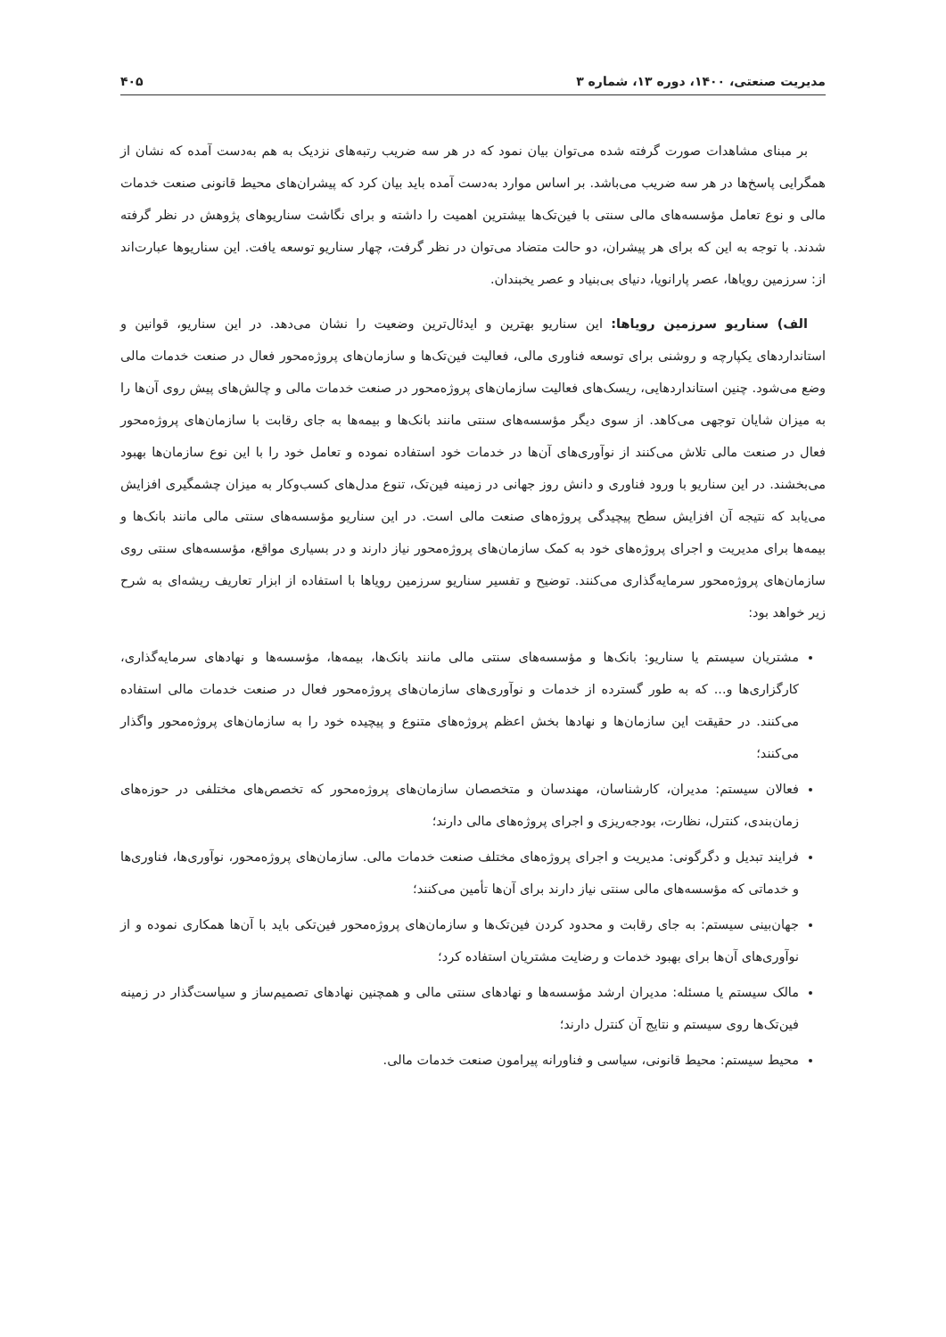مدیریت صنعتی، ۱۴۰۰، دوره ۱۳، شماره ۳ ۴۰۵
بر مبنای مشاهدات صورت گرفته شده می‌توان بیان نمود که در هر سه ضریب رتبه‌های نزدیک به هم به‌دست آمده که نشان از همگرایی پاسخ‌ها در هر سه ضریب می‌باشد. بر اساس موارد به‌دست آمده باید بیان کرد که پیشران‌های محیط قانونی صنعت خدمات مالی و نوع تعامل مؤسسه‌های مالی سنتی با فین‌تک‌ها بیشترین اهمیت را داشته و برای نگاشت سناریوهای پژوهش در نظر گرفته شدند. با توجه به این که برای هر پیشران، دو حالت متضاد می‌توان در نظر گرفت، چهار سناریو توسعه یافت. این سناریوها عبارت‌اند از: سرزمین رویاها، عصر پارانویا، دنیای بی‌بنیاد و عصر یخبندان.
الف) سناریو سرزمین رویاها: این سناریو بهترین و ایدئال‌ترین وضعیت را نشان می‌دهد. در این سناریو، قوانین و استانداردهای یکپارچه و روشنی برای توسعه فناوری مالی، فعالیت فین‌تک‌ها و سازمان‌های پروژه‌محور فعال در صنعت خدمات مالی وضع می‌شود. چنین استانداردهایی، ریسک‌های فعالیت سازمان‌های پروژه‌محور در صنعت خدمات مالی و چالش‌های پیش روی آن‌ها را به میزان شایان توجهی می‌کاهد. از سوی دیگر مؤسسه‌های سنتی مانند بانک‌ها و بیمه‌ها به جای رقابت با سازمان‌های پروژه‌محور فعال در صنعت مالی تلاش می‌کنند از نوآوری‌های آن‌ها در خدمات خود استفاده نموده و تعامل خود را با این نوع سازمان‌ها بهبود می‌بخشند. در این سناریو با ورود فناوری و دانش روز جهانی در زمینه فین‌تک، تنوع مدل‌های کسب‌وکار به میزان چشمگیری افزایش می‌یابد که نتیجه آن افزایش سطح پیچیدگی پروژه‌های صنعت مالی است. در این سناریو مؤسسه‌های سنتی مالی مانند بانک‌ها و بیمه‌ها برای مدیریت و اجرای پروژه‌های خود به کمک سازمان‌های پروژه‌محور نیاز دارند و در بسیاری مواقع، مؤسسه‌های سنتی روی سازمان‌های پروژه‌محور سرمایه‌گذاری می‌کنند. توضیح و تفسیر سناریو سرزمین رویاها با استفاده از ابزار تعاریف ریشه‌ای به شرح زیر خواهد بود:
مشتریان سیستم یا سناریو: بانک‌ها و مؤسسه‌های سنتی مالی مانند بانک‌ها، بیمه‌ها، مؤسسه‌ها و نهادهای سرمایه‌گذاری، کارگزاری‌ها و... که به طور گسترده از خدمات و نوآوری‌های سازمان‌های پروژه‌محور فعال در صنعت خدمات مالی استفاده می‌کنند. در حقیقت این سازمان‌ها و نهادها بخش اعظم پروژه‌های متنوع و پیچیده خود را به سازمان‌های پروژه‌محور واگذار می‌کنند؛
فعالان سیستم: مدیران، کارشناسان، مهندسان و متخصصان سازمان‌های پروژه‌محور که تخصص‌های مختلفی در حوزه‌های زمان‌بندی، کنترل، نظارت، بودجه‌ریزی و اجرای پروژه‌های مالی دارند؛
فرایند تبدیل و دگرگونی: مدیریت و اجرای پروژه‌های مختلف صنعت خدمات مالی. سازمان‌های پروژه‌محور، نوآوری‌ها، فناوری‌ها و خدماتی که مؤسسه‌های مالی سنتی نیاز دارند برای آن‌ها تأمین می‌کنند؛
جهان‌بینی سیستم: به جای رقابت و محدود کردن فین‌تک‌ها و سازمان‌های پروژه‌محور فین‌تکی باید با آن‌ها همکاری نموده و از نوآوری‌های آن‌ها برای بهبود خدمات و رضایت مشتریان استفاده کرد؛
مالک سیستم یا مسئله: مدیران ارشد مؤسسه‌ها و نهادهای سنتی مالی و همچنین نهادهای تصمیم‌ساز و سیاست‌گذار در زمینه فین‌تک‌ها روی سیستم و نتایج آن کنترل دارند؛
محیط سیستم: محیط قانونی، سیاسی و فناورانه پیرامون صنعت خدمات مالی.